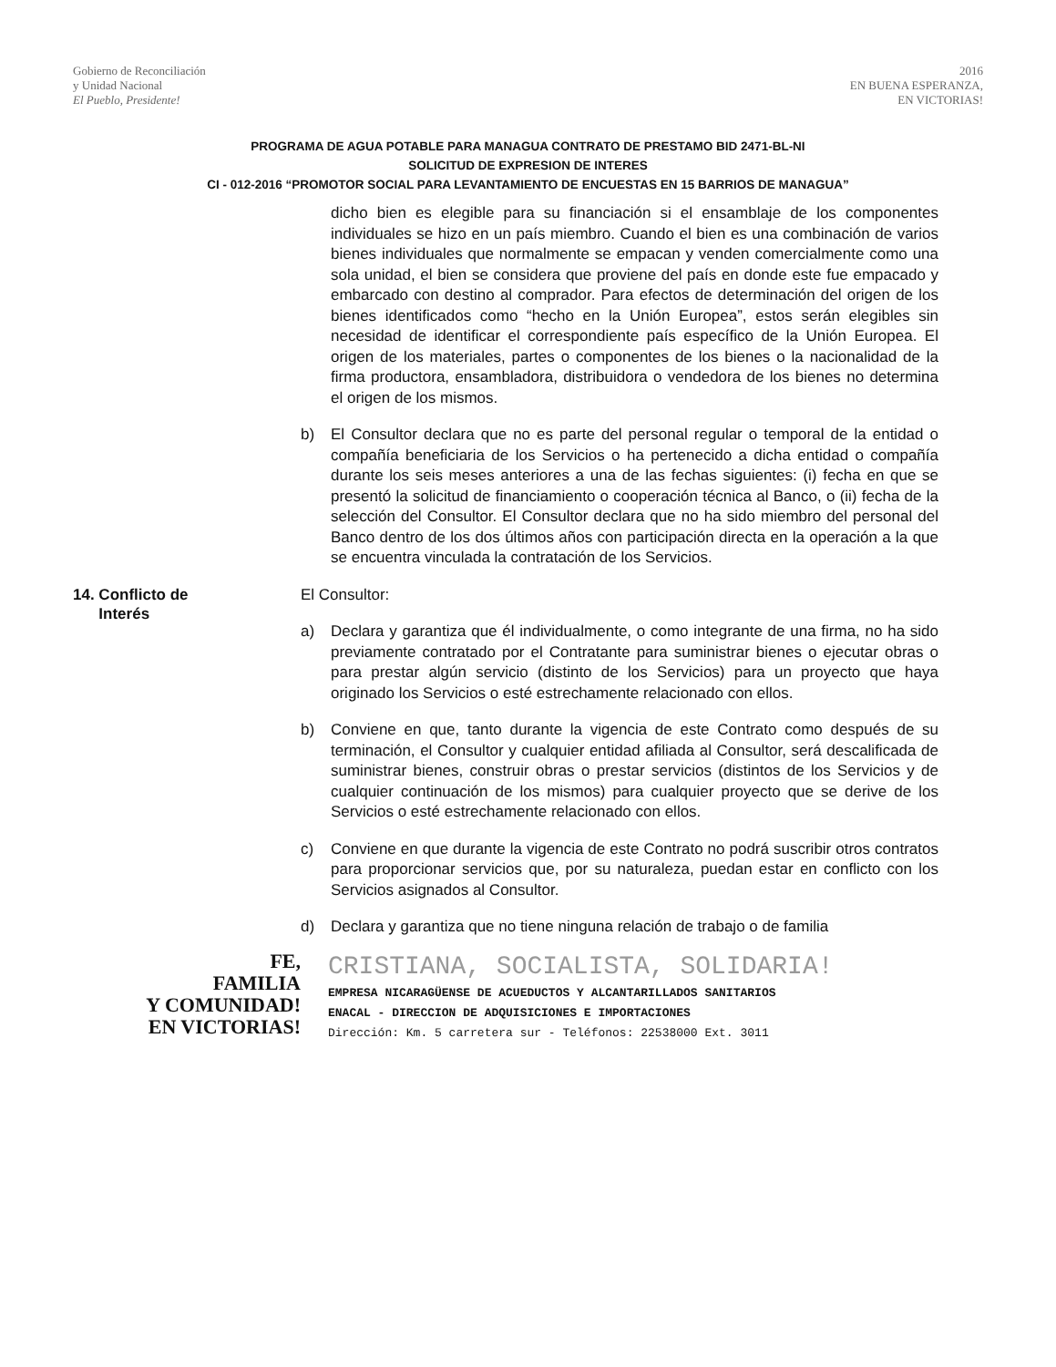Gobierno de Reconciliación
y Unidad Nacional
El Pueblo, Presidente!
2016
EN BUENA ESPERANZA,
EN VICTORIAS!
PROGRAMA DE AGUA POTABLE PARA MANAGUA CONTRATO DE PRESTAMO BID 2471-BL-NI
SOLICITUD DE EXPRESION DE INTERES
CI - 012-2016 “PROMOTOR SOCIAL PARA LEVANTAMIENTO DE ENCUESTAS EN 15 BARRIOS DE MANAGUA”
dicho bien es elegible para su financiación si el ensamblaje de los componentes individuales se hizo en un país miembro. Cuando el bien es una combinación de varios bienes individuales que normalmente se empacan y venden comercialmente como una sola unidad, el bien se considera que proviene del país en donde este fue empacado y embarcado con destino al comprador. Para efectos de determinación del origen de los bienes identificados como “hecho en la Unión Europea”, estos serán elegibles sin necesidad de identificar el correspondiente país específico de la Unión Europea. El origen de los materiales, partes o componentes de los bienes o la nacionalidad de la firma productora, ensambladora, distribuidora o vendedora de los bienes no determina el origen de los mismos.
b) El Consultor declara que no es parte del personal regular o temporal de la entidad o compañía beneficiaria de los Servicios o ha pertenecido a dicha entidad o compañía durante los seis meses anteriores a una de las fechas siguientes: (i) fecha en que se presentó la solicitud de financiamiento o cooperación técnica al Banco, o (ii) fecha de la selección del Consultor. El Consultor declara que no ha sido miembro del personal del Banco dentro de los dos últimos años con participación directa en la operación a la que se encuentra vinculada la contratación de los Servicios.
14. Conflicto de
Interés
El Consultor:
a) Declara y garantiza que él individualmente, o como integrante de una firma, no ha sido previamente contratado por el Contratante para suministrar bienes o ejecutar obras o para prestar algún servicio (distinto de los Servicios) para un proyecto que haya originado los Servicios o esté estrechamente relacionado con ellos.
b) Conviene en que, tanto durante la vigencia de este Contrato como después de su terminación, el Consultor y cualquier entidad afiliada al Consultor, será descalificada de suministrar bienes, construir obras o prestar servicios (distintos de los Servicios y de cualquier continuación de los mismos) para cualquier proyecto que se derive de los Servicios o esté estrechamente relacionado con ellos.
c) Conviene en que durante la vigencia de este Contrato no podrá suscribir otros contratos para proporcionar servicios que, por su naturaleza, puedan estar en conflicto con los Servicios asignados al Consultor.
d) Declara y garantiza que no tiene ninguna relación de trabajo o de familia
FE,
FAMILIA
Y COMUNIDAD!
EN VICTORIAS!
CRISTIANA, SOCIALISTA, SOLIDARIA!
EMPRESA NICARAGÜENSE DE ACUEDUCTOS Y ALCANTARILLADOS SANITARIOS
ENACAL - DIRECCION DE ADQUISICIONES E IMPORTACIONES
Dirección: Km. 5 carretera sur - Teléfonos: 22538000 Ext. 3011